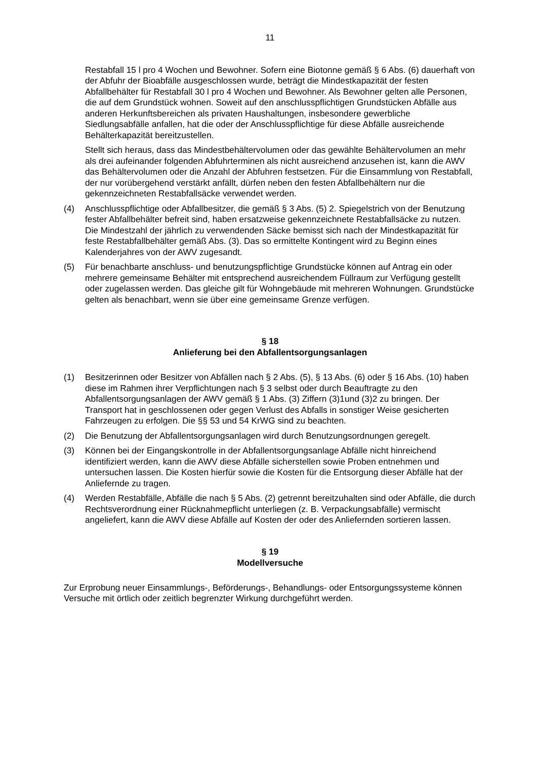11
Restabfall 15 l pro 4 Wochen und Bewohner. Sofern eine Biotonne gemäß § 6 Abs. (6) dauerhaft von der Abfuhr der Bioabfälle ausgeschlossen wurde, beträgt die Mindestkapazität der festen Abfallbehälter für Restabfall 30 l pro 4 Wochen und Bewohner. Als Bewohner gelten alle Personen, die auf dem Grundstück wohnen. Soweit auf den anschlusspflichtigen Grundstücken Abfälle aus anderen Herkunftsbereichen als privaten Haushaltungen, insbesondere gewerbliche Siedlungsabfälle anfallen, hat die oder der Anschlusspflichtige für diese Abfälle ausreichende Behälterkapazität bereitzustellen.
Stellt sich heraus, dass das Mindestbehältervolumen oder das gewählte Behältervolumen an mehr als drei aufeinander folgenden Abfuhrterminen als nicht ausreichend anzusehen ist, kann die AWV das Behältervolumen oder die Anzahl der Abfuhren festsetzen. Für die Einsammlung von Restabfall, der nur vorübergehend verstärkt anfällt, dürfen neben den festen Abfallbehältern nur die gekennzeichneten Restabfallsäcke verwendet werden.
(4) Anschlusspflichtige oder Abfallbesitzer, die gemäß § 3 Abs. (5) 2. Spiegelstrich von der Benutzung fester Abfallbehälter befreit sind, haben ersatzweise gekennzeichnete Restabfallsäcke zu nutzen. Die Mindestzahl der jährlich zu verwendenden Säcke bemisst sich nach der Mindestkapazität für feste Restabfallbehälter gemäß Abs. (3). Das so ermittelte Kontingent wird zu Beginn eines Kalenderjahres von der AWV zugesandt.
(5) Für benachbarte anschluss- und benutzungspflichtige Grundstücke können auf Antrag ein oder mehrere gemeinsame Behälter mit entsprechend ausreichendem Füllraum zur Verfügung gestellt oder zugelassen werden. Das gleiche gilt für Wohngebäude mit mehreren Wohnungen. Grundstücke gelten als benachbart, wenn sie über eine gemeinsame Grenze verfügen.
§ 18
Anlieferung bei den Abfallentsorgungsanlagen
(1) Besitzerinnen oder Besitzer von Abfällen nach § 2 Abs. (5), § 13 Abs. (6) oder § 16 Abs. (10) haben diese im Rahmen ihrer Verpflichtungen nach § 3 selbst oder durch Beauftragte zu den Abfallentsorgungsanlagen der AWV gemäß § 1 Abs. (3) Ziffern (3)1und (3)2 zu bringen. Der Transport hat in geschlossenen oder gegen Verlust des Abfalls in sonstiger Weise gesicherten Fahrzeugen zu erfolgen. Die §§ 53 und 54 KrWG sind zu beachten.
(2) Die Benutzung der Abfallentsorgungsanlagen wird durch Benutzungsordnungen geregelt.
(3) Können bei der Eingangskontrolle in der Abfallentsorgungsanlage Abfälle nicht hinreichend identifiziert werden, kann die AWV diese Abfälle sicherstellen sowie Proben entnehmen und untersuchen lassen. Die Kosten hierfür sowie die Kosten für die Entsorgung dieser Abfälle hat der Anliefernde zu tragen.
(4) Werden Restabfälle, Abfälle die nach § 5 Abs. (2) getrennt bereitzuhalten sind oder Abfälle, die durch Rechtsverordnung einer Rücknahmepflicht unterliegen (z. B. Verpackungsabfälle) vermischt angeliefert, kann die AWV diese Abfälle auf Kosten der oder des Anliefernden sortieren lassen.
§ 19
Modellversuche
Zur Erprobung neuer Einsammlungs-, Beförderungs-, Behandlungs- oder Entsorgungssysteme können Versuche mit örtlich oder zeitlich begrenzter Wirkung durchgeführt werden.